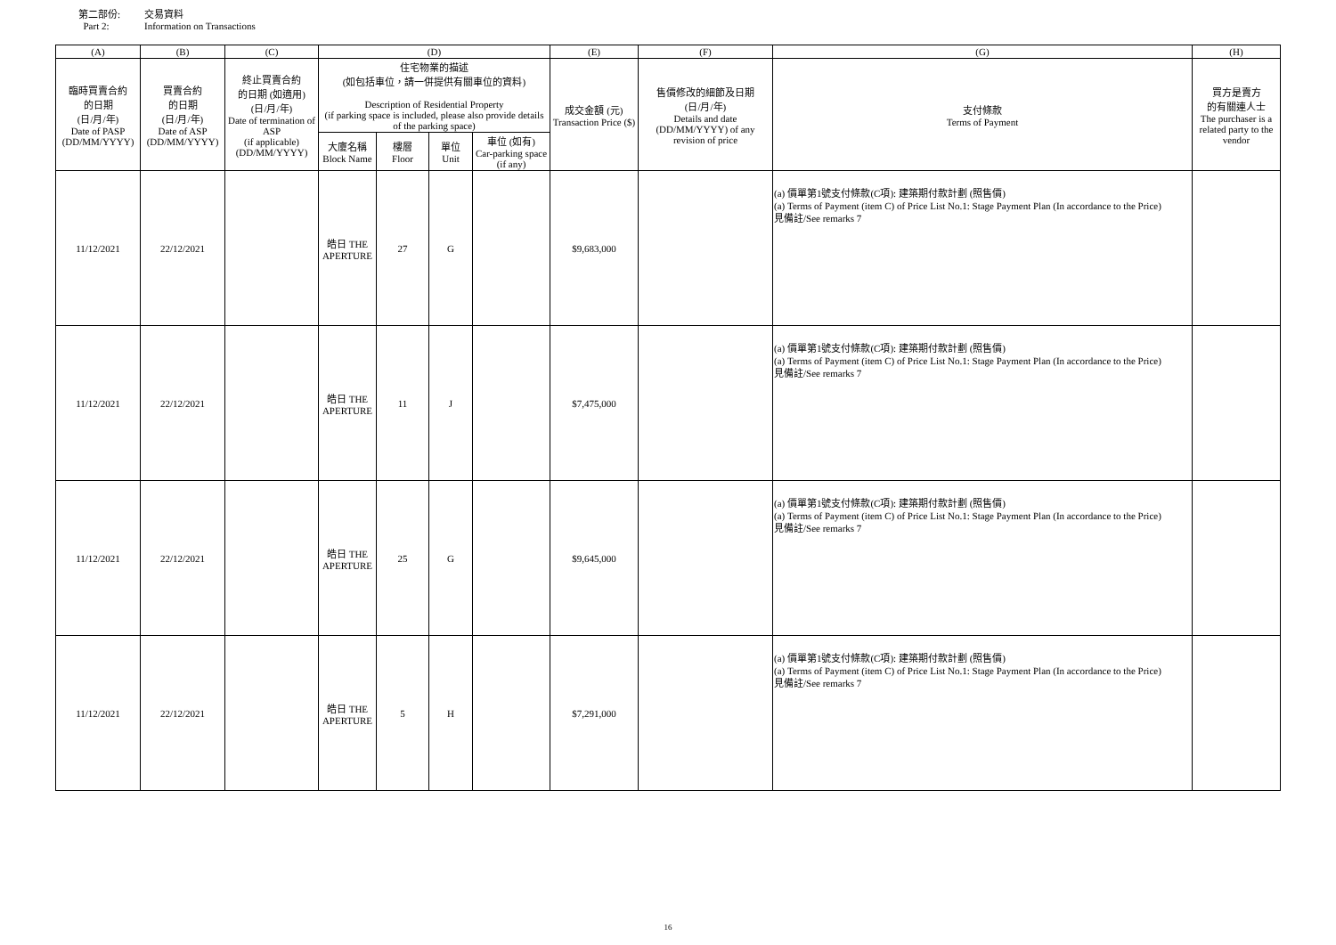第二部份: 交易資料
Part 2: Information on Transactions
| (A) | (B) | (C) | (D) | | | | (E) | (F) | (G) | (H) |
| --- | --- | --- | --- | --- | --- | --- | --- | --- | --- | --- |
| 臨時買賣合約 的日期 (日/月/年) Date of PASP (DD/MM/YYYY) | 買賣合約 的日期 (日/月/年) Date of ASP (DD/MM/YYYY) | 終止買賣合約 的日期 (如適用) (日/月/年) Date of termination of ASP (if applicable) (DD/MM/YYYY) | 住宅物業的描述 (如包括車位，請一併提供有關車位的資料) Description of Residential Property (if parking space is included, please also provide details of the parking space) | | | | 成交金額 (元) Transaction Price ($) | 售價修改的細節及日期 (日/月/年) Details and date (DD/MM/YYYY) of any revision of price | 支付條款 Terms of Payment | 買方是賣方 的有關連人士 The purchaser is a related party to the vendor |
| | | | 大廈名稱 Block Name | 樓層 Floor | 單位 Unit | 車位 (如有) Car-parking space (if any) | | | | |
| 11/12/2021 | 22/12/2021 | | 皓日 THE APERTURE | 27 | G | | $9,683,000 | | (a) 價單第1號支付條款(C項): 建築期付款計劃 (照售價) (a) Terms of Payment (item C) of Price List No.1: Stage Payment Plan (In accordance to the Price) 見備註/See remarks 7 | |
| 11/12/2021 | 22/12/2021 | | 皓日 THE APERTURE | 11 | J | | $7,475,000 | | (a) 價單第1號支付條款(C項): 建築期付款計劃 (照售價) (a) Terms of Payment (item C) of Price List No.1: Stage Payment Plan (In accordance to the Price) 見備註/See remarks 7 | |
| 11/12/2021 | 22/12/2021 | | 皓日 THE APERTURE | 25 | G | | $9,645,000 | | (a) 價單第1號支付條款(C項): 建築期付款計劃 (照售價) (a) Terms of Payment (item C) of Price List No.1: Stage Payment Plan (In accordance to the Price) 見備註/See remarks 7 | |
| 11/12/2021 | 22/12/2021 | | 皓日 THE APERTURE | 5 | H | | $7,291,000 | | (a) 價單第1號支付條款(C項): 建築期付款計劃 (照售價) (a) Terms of Payment (item C) of Price List No.1: Stage Payment Plan (In accordance to the Price) 見備註/See remarks 7 | |
16